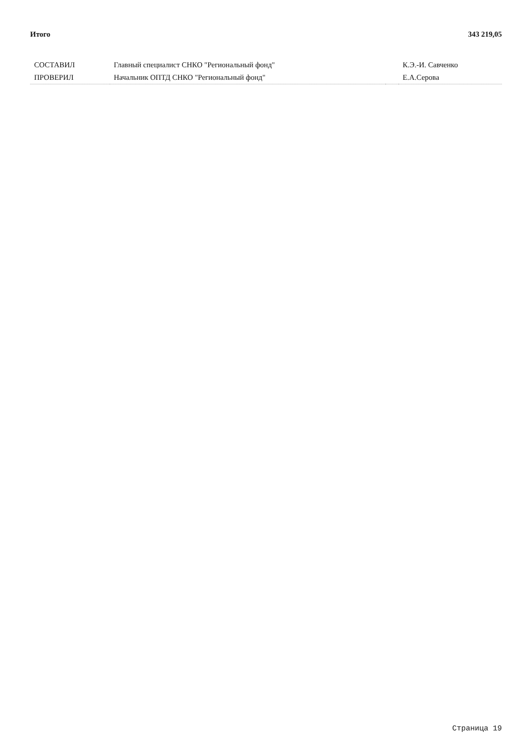Итого 343 219,05
| СОСТАВИЛ | Главный специалист СНКО "Региональный фонд" | | К.Э.-И. Савченко |
| ПРОВЕРИЛ | Начальник ОПТД СНКО "Региональный фонд" | | Е.А.Серова |
Страница 19